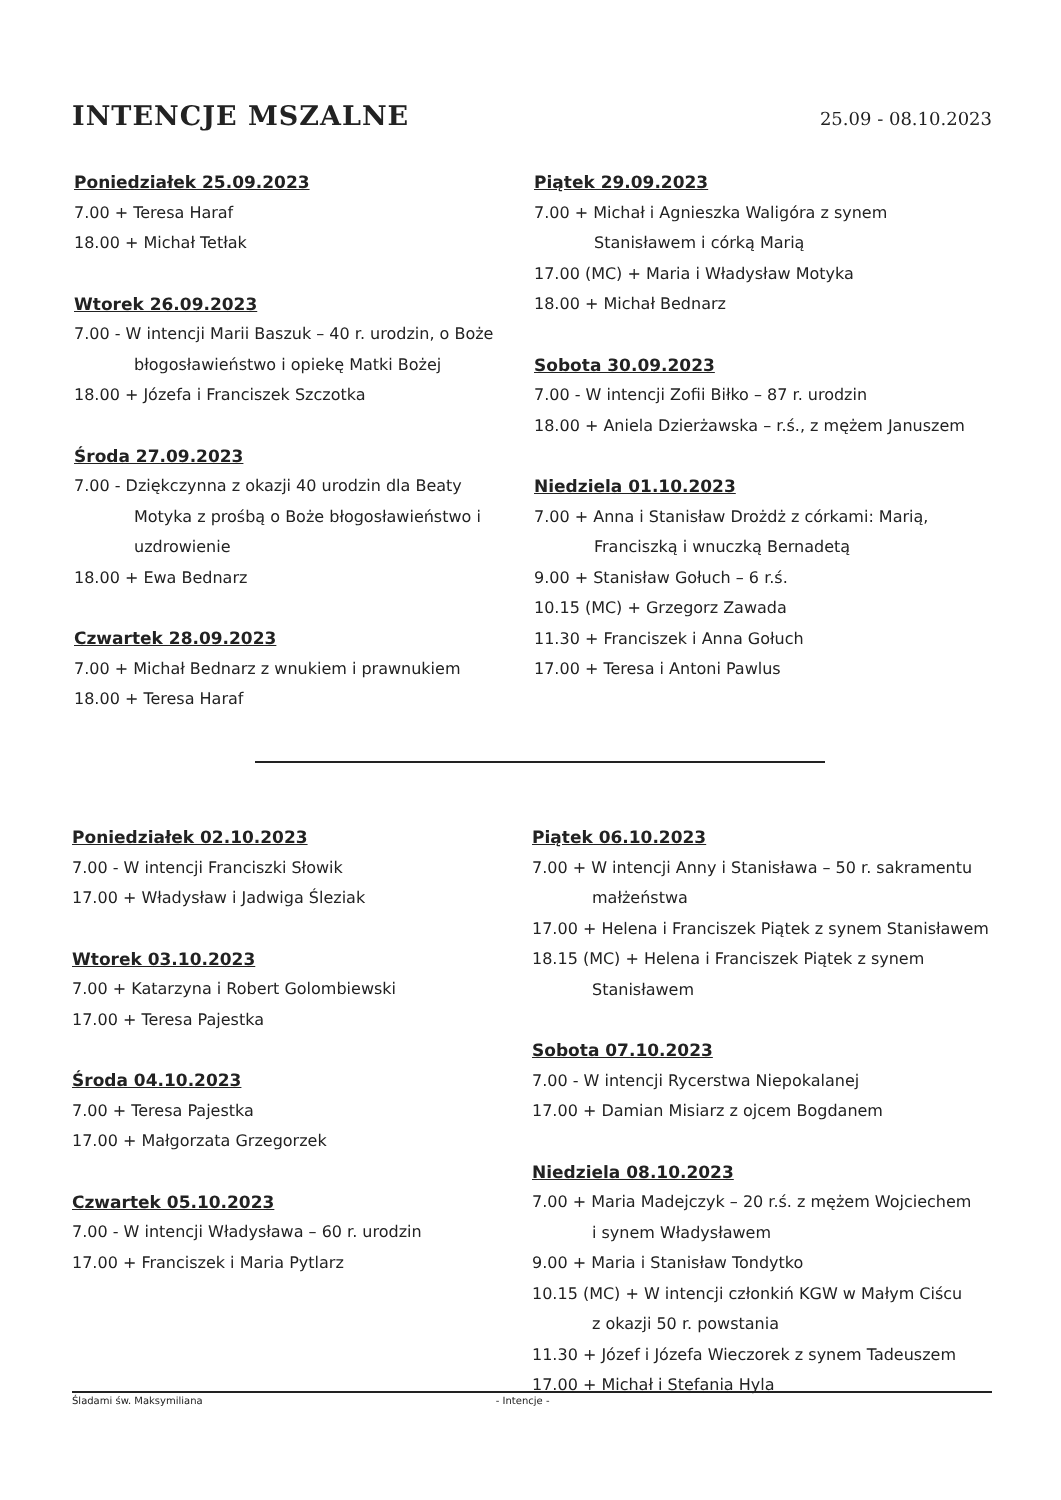INTENCJE MSZALNE
25.09 - 08.10.2023
Poniedziałek 25.09.2023
7.00 + Teresa Haraf
18.00 + Michał Tetłak
Wtorek 26.09.2023
7.00 - W intencji Marii Baszuk – 40 r. urodzin, o Boże
błogosławieństwo i opiekę Matki Bożej
18.00 + Józefa i Franciszek Szczotka
Środa 27.09.2023
7.00 - Dziękczynna z okazji 40 urodzin dla Beaty
Motyka z prośbą o Boże błogosławieństwo i
uzdrowienie
18.00 + Ewa Bednarz
Czwartek 28.09.2023
7.00 + Michał Bednarz z wnukiem i prawnukiem
18.00 + Teresa Haraf
Piątek 29.09.2023
7.00 + Michał i Agnieszka Waligóra z synem
Stanisławem i córką Marią
17.00 (MC) + Maria i Władysław Motyka
18.00 + Michał Bednarz
Sobota 30.09.2023
7.00 - W intencji Zofii Biłko – 87 r. urodzin
18.00 + Aniela Dzierżawska – r.ś., z mężem Januszem
Niedziela 01.10.2023
7.00 + Anna i Stanisław Drożdż z córkami: Marią,
Franciszką i wnuczką Bernadetą
9.00 + Stanisław Gołuch – 6 r.ś.
10.15 (MC) + Grzegorz Zawada
11.30 + Franciszek i Anna Gołuch
17.00 + Teresa i Antoni Pawlus
Poniedziałek 02.10.2023
7.00 - W intencji Franciszki Słowik
17.00 + Władysław i Jadwiga Śleziak
Wtorek 03.10.2023
7.00 + Katarzyna i Robert Golombiewski
17.00 + Teresa Pajestka
Środa 04.10.2023
7.00 + Teresa Pajestka
17.00 + Małgorzata Grzegorzek
Czwartek 05.10.2023
7.00 - W intencji Władysława – 60 r. urodzin
17.00 + Franciszek i Maria Pytlarz
Piątek 06.10.2023
7.00 + W intencji Anny i Stanisława – 50 r. sakramentu
małżeństwa
17.00 + Helena i Franciszek Piątek z synem Stanisławem
18.15 (MC) + Helena i Franciszek Piątek z synem
Stanisławem
Sobota 07.10.2023
7.00 - W intencji Rycerstwa Niepokalanej
17.00 + Damian Misiarz z ojcem Bogdanem
Niedziela 08.10.2023
7.00 + Maria Madejczyk – 20 r.ś. z mężem Wojciechem
i synem Władysławem
9.00 + Maria i Stanisław Tondytko
10.15 (MC) + W intencji członkiń KGW w Małym Ciścu
z okazji 50 r. powstania
11.30 + Józef i Józefa Wieczorek z synem Tadeuszem
17.00 + Michał i Stefania Hyla
Śladami św. Maksymiliana - Intencje -